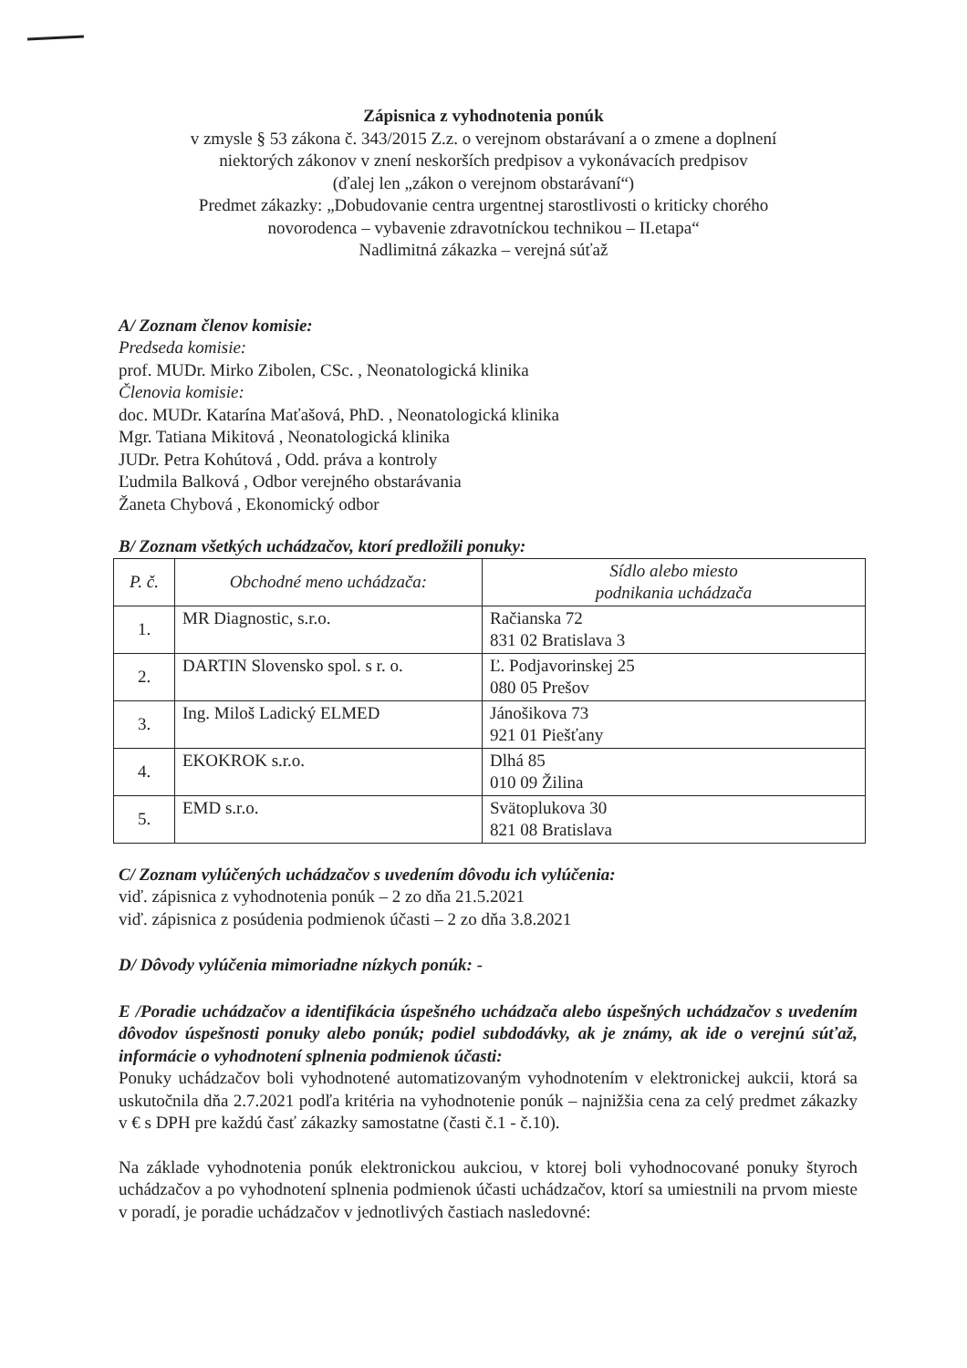Zápisnica z vyhodnotenia ponúk
v zmysle § 53 zákona č. 343/2015 Z.z. o verejnom obstarávaní a o zmene a doplnení
niektorých zákonov v znení neskorších predpisov a vykonávacích predpisov
(ďalej len „zákon o verejnom obstarávaní“)
Predmet zákazky: „Dobudovanie centra urgentnej starostlivosti o kriticky chorého
novorodenca – vybavenie zdravotníckou technikou – II.etapa“
Nadlimitná zákazka – verejná súťaž
A/ Zoznam členov komisie:
Predseda komisie:
prof. MUDr. Mirko Zibolen, CSc. , Neonatologická klinika
Členovia komisie:
doc. MUDr. Katarína Maťašová, PhD. , Neonatologická klinika
Mgr. Tatiana Mikitová , Neonatologická klinika
JUDr. Petra Kohútová , Odd. práva a kontroly
Ľudmila Balková , Odbor verejného obstarávania
Žaneta Chybová , Ekonomický odbor
B/ Zoznam všetkých uchádzačov, ktorí predložili ponuky:
| P. č. | Obchodné meno uchádzača: | Sídlo alebo miesto podnikania uchádzača |
| --- | --- | --- |
| 1. | MR Diagnostic, s.r.o. | Račianska 72 831 02 Bratislava 3 |
| 2. | DARTIN Slovensko spol. s r. o. | Ľ. Podjavorinskej 25 080 05 Prešov |
| 3. | Ing. Miloš Ladický ELMED | Jánošikova 73 921 01 Piešťany |
| 4. | EKOKROK s.r.o. | Dlhá 85 010 09 Žilina |
| 5. | EMD s.r.o. | Svätoplukova 30 821 08 Bratislava |
C/ Zoznam vylúčených uchádzačov s uvedením dôvodu ich vylúčenia:
viď. zápisnica z vyhodnotenia ponúk – 2 zo dňa 21.5.2021
viď. zápisnica z posúdenia podmienok účasti – 2 zo dňa 3.8.2021
D/ Dôvody vylúčenia mimoriadne nízkych ponúk: -
E /Poradie uchádzačov a identifikácia úspešného uchádzača alebo úspešných uchádzačov s uvedením dôvodov úspešnosti ponuky alebo ponúk; podiel subdodávky, ak je známy, ak ide o verejnú súťaž, informácie o vyhodnotení splnenia podmienok účasti:
Ponuky uchádzačov boli vyhodnotené automatizovaným vyhodnotením v elektronickej aukcii, ktorá sa uskutočnila dňa 2.7.2021 podľa kritéria na vyhodnotenie ponúk – najnižšia cena za celý predmet zákazky v € s DPH pre každú časť zákazky samostatne (časti č.1 - č.10).
Na základe vyhodnotenia ponúk elektronickou aukciou, v ktorej boli vyhodnocované ponuky štyroch uchádzačov a po vyhodnotení splnenia podmienok účasti uchádzačov, ktorí sa umiestnili na prvom mieste v poradí, je poradie uchádzačov v jednotlivých častiach nasledovné: